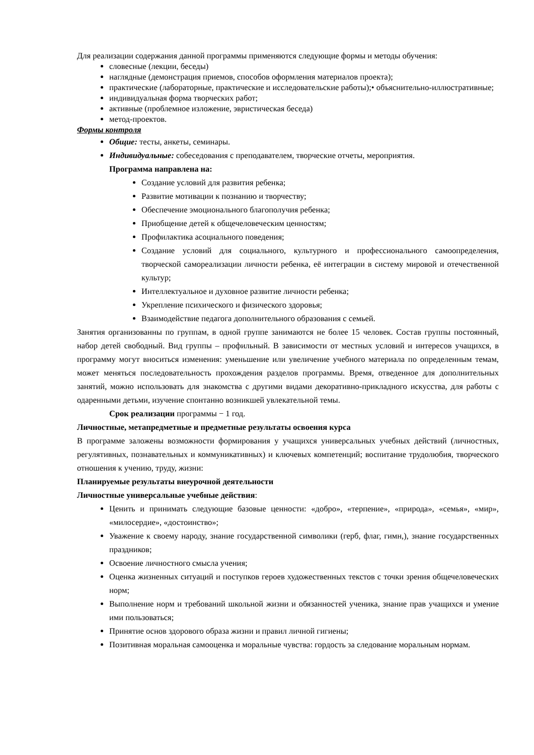Для реализации содержания данной программы применяются следующие формы и методы обучения:
словесные (лекции, беседы)
наглядные (демонстрация приемов, способов оформления материалов проекта);
практические (лабораторные, практические и исследовательские работы);• объяснительно-иллюстративные;
индивидуальная форма творческих работ;
активные (проблемное изложение, эвристическая беседа)
метод-проектов.
Формы контроля
Общие: тесты, анкеты, семинары.
Индивидуальные: собеседования с преподавателем, творческие отчеты, мероприятия.
Программа направлена на:
Создание условий для развития ребенка;
Развитие мотивации к познанию и творчеству;
Обеспечение эмоционального благополучия ребенка;
Приобщение детей к общечеловеческим ценностям;
Профилактика асоциального поведения;
Создание условий для социального, культурного и профессионального самоопределения, творческой самореализации личности ребенка, её интеграции в систему мировой и отечественной культур;
Интеллектуальное и духовное развитие личности ребенка;
Укрепление психического и физического здоровья;
Взаимодействие педагога дополнительного образования с семьей.
Занятия организованны по группам, в одной группе занимаются не более 15 человек. Состав группы постоянный, набор детей свободный. Вид группы – профильный. В зависимости от местных условий и интересов учащихся, в программу могут вноситься изменения: уменьшение или увеличение учебного материала по определенным темам, может меняться последовательность прохождения разделов программы. Время, отведенное для дополнительных занятий, можно использовать для знакомства с другими видами декоративно-прикладного искусства, для работы с одаренными детьми, изучение спонтанно возникшей увлекательной темы.
Срок реализации программы − 1 год.
Личностные, метапредметные и предметные результаты освоения курса
В программе заложены возможности формирования у учащихся универсальных учебных действий (личностных, регулятивных, познавательных и коммуникативных) и ключевых компетенций; воспитание трудолюбия, творческого отношения к учению, труду, жизни:
Планируемые результаты внеурочной деятельности
Личностные универсальные учебные действия:
Ценить и принимать следующие базовые ценности: «добро», «терпение», «природа», «семья», «мир», «милосердие», «достоинство»;
Уважение к своему народу, знание государственной символики (герб, флаг, гимн,), знание государственных праздников;
Освоение личностного смысла учения;
Оценка жизненных ситуаций и поступков героев художественных текстов с точки зрения общечеловеческих норм;
Выполнение норм и требований школьной жизни и обязанностей ученика, знание прав учащихся и умение ими пользоваться;
Принятие основ здорового образа жизни и правил личной гигиены;
Позитивная моральная самооценка и моральные чувства: гордость за следование моральным нормам.